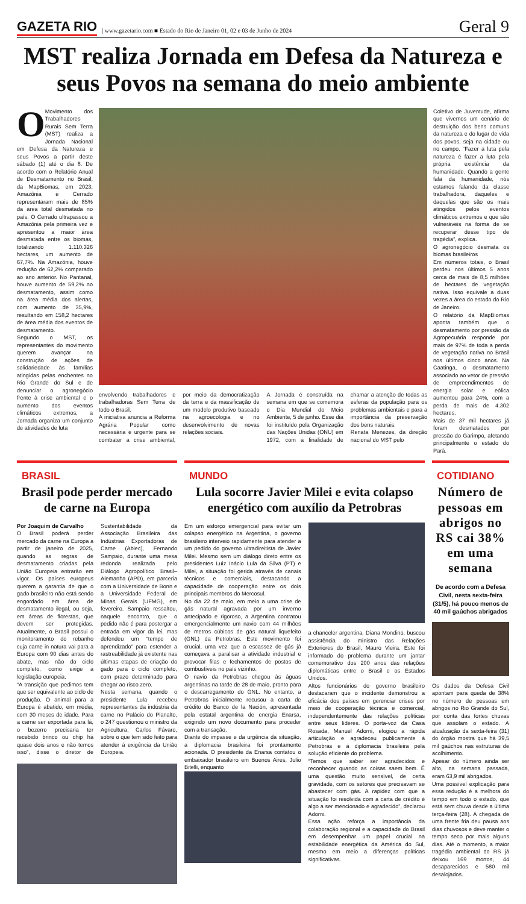GAZETA RIO | www.gazetario.com ■ Estado do Rio de Janeiro 01, 02 e 03 de Junho de 2024 Geral 9
MST realiza Jornada em Defesa da Natureza e seus Povos na semana do meio ambiente
O Movimento dos Trabalhadores Rurais Sem Terra (MST) realiza a Jornada Nacional em Defesa da Natureza e seus Povos a partir deste sábado (1) até o dia 8. De acordo com o Relatório Anual de Desmatamento no Brasil, da MapBiomas, em 2023, Amazônia e Cerrado representaram mais de 85% da área total desmatada no país. O Cerrado ultrapassou a Amazônia pela primeira vez e apresentou a maior área desmatada entre os biomas, totalizando 1.110.326 hectares, um aumento de 67,7%. Na Amazônia, houve redução de 62,2% comparado ao ano anterior. No Pantanal, houve aumento de 59,2% no desmatamento, assim como na área média dos alertas, com aumento de 35,9%, resultando em 158,2 hectares de área média dos eventos de desmatamento.
Segundo o MST, os representantes do movimento querem avançar na construção de ações de solidariedade às famílias atingidas pelas enchentes no Rio Grande do Sul e de denunciar o agronegócio frente à crise ambiental e o aumento dos eventos climáticos extremos, a Jornada organiza um conjunto de atividades de luta
envolvendo trabalhadores e trabalhadoras Sem Terra de todo o Brasil.
A iniciativa anuncia a Reforma Agrária Popular como necessária e urgente para se combater a crise ambiental, por meio da democratização da terra e da massificação de um modelo produtivo baseado na agroecologia e no desenvolvimento de novas relações sociais.
A Jornada é construída na semana em que se comemora o Dia Mundial do Meio Ambiente, 5 de junho. Esse dia foi instituído pela Organização das Nações Unidas (ONU) em 1972, com a finalidade de chamar a atenção de todas as esferas da população para os problemas ambientais e para a importância da preservação dos bens naturais.
Renata Menezes, da direção nacional do MST pelo
Coletivo de Juventude, afirma que vivemos um cenário de destruição dos bens comuns da natureza e do lugar de vida dos povos, seja na cidade ou no campo. “Fazer a luta pela natureza é fazer a luta pela própria existência da humanidade. Quando a gente fala da humanidade, nós estamos falando da classe trabalhadora, daqueles e daquelas que são os mais atingidos pelos eventos climáticos extremos e que são vulneráveis na forma de se recuperar desse tipo de tragédia”, explica.
O agronegócio desmata os biomas brasileiros
Em números totais, o Brasil perdeu nos últimos 5 anos cerca de mais de 8,5 milhões de hectares de vegetação nativa. Isso equivale a duas vezes a área do estado do Rio de Janeiro.
O relatório da MapBiomas aponta também que o desmatamento por pressão da Agropecuária responde por mais de 97% de toda a perda de vegetação nativa no Brasil nos últimos cinco anos. Na Caatinga, o desmatamento associado ao vetor de pressão de empreendimentos de energia solar e eólica aumentou para 24%, com a perda de mais de 4.302 hectares.
Mais de 37 mil hectares já foram desmatados por pressão do Garimpo, afetando principalmente o estado do Pará.
BRASIL
Brasil pode perder mercado de carne na Europa
Por Joaquim de Carvalho
O Brasil poderá perder mercado da carne na Europa a partir de janeiro de 2025, quando as regras de desmatamento criadas pela União Europeia entrarão em vigor. Os países europeus querem a garantia de que o gado brasileiro não está sendo engordado em área de desmatamento ilegal, ou seja, em áreas de florestas, que devem ser protegidas. Atualmente, o Brasil possui o monitoramento do rebanho cuja carne in natura vai para a Europa com 90 dias antes do abate, mas não do ciclo completo, como exige a legislação europeia.
“A transição que pedimos tem que ser equivalente ao ciclo de produção. O animal para a Europa é abatido, em média, com 30 meses de idade. Para a carne ser exportada para lá, o bezerro precisaria ter recebido brinco ou chip há quase dois anos e não temos isso”, disse o diretor de Sustentabilidade da Associação Brasileira das Indústrias Exportadoras de Carne (Abiec), Fernando Sampaio, durante uma mesa redonda realizada pelo Diálogo Agropolítico Brasil– Alemanha (APD), em parceria com a Universidade de Bonn e a Universidade Federal de Minas Gerais (UFMG), em fevereiro. Sampaio ressaltou, naquele encontro, que o pedido não é para postergar a entrada em vigor da lei, mas defendeu um “tempo de aprendizado” para estender a rastreabilidade já existente nas últimas etapas de criação do gado para o ciclo completo, com prazo determinado para chegar ao risco zero.
Nesta semana, quando o presidente Lula recebeu representantes da indústria da carne no Palácio do Planalto, o 247 questionou o ministro da Agricultura, Carlos Fávaro, sobre o que tem sido feito para atender à exigência da União Europeia.
MUNDO
Lula socorre Javier Milei e evita colapso energético com auxílio da Petrobras
Em um esforço emergencial para evitar um colapso energético na Argentina, o governo brasileiro interveio rapidamente para atender a um pedido do governo ultradireitista de Javier Milei. Mesmo sem um diálogo direto entre os presidentes Luiz Inácio Lula da Silva (PT) e Milei, a situação foi gerida através de canais técnicos e comerciais, destacando a capacidade de cooperação entre os dois principais membros do Mercosul.
No dia 22 de maio, em meio a uma crise de gás natural agravada por um inverno antecipado e rigoroso, a Argentina contratou emergencialmente um navio com 44 milhões de metros cúbicos de gás natural liquefeito (GNL) da Petrobras. Este movimento foi crucial, uma vez que a escassez de gás já começava a paralisar a atividade industrial e provocar filas e fechamentos de postos de combustíveis no país vizinho.
O navio da Petrobras chegou às águas argentinas na tarde de 28 de maio, pronto para o descarregamento do GNL. No entanto, a Petrobras inicialmente recusou a carta de crédito do Banco de la Nación, apresentada pela estatal argentina de energia Enarsa, exigindo um novo documento para proceder com a transação.
Diante do impasse e da urgência da situação, a diplomacia brasileira foi prontamente acionada. O presidente da Enarsa contatou o embaixador brasileiro em Buenos Aires, Julio Bitelli, enquanto
a chanceler argentina, Diana Mondino, buscou assistência do ministro das Relações Exteriores do Brasil, Mauro Vieira. Este foi informado do problema durante um jantar comemorativo dos 200 anos das relações diplomáticas entre o Brasil e os Estados Unidos.
Altos funcionários do governo brasileiro destacaram que o incidente demonstrou a eficácia dos países em gerenciar crises por meio de cooperação técnica e comercial, independentemente das relações políticas entre seus líderes. O porta-voz da Casa Rosada, Manuel Adorni, elogiou a rápida articulação e agradeceu publicamente à Petrobras e à diplomacia brasileira pela solução eficiente do problema.
“Temos que saber ser agradecidos e reconhecer quando as coisas saem bem. É uma questão muito sensível, de certa gravidade, com os setores que precisavam se abastecer com gás. A rapidez com que a situação foi resolvida com a carta de crédito é algo a ser mencionado e agradecido”, declarou Adorni.
Essa ação reforça a importância da colaboração regional e a capacidade do Brasil em desempenhar um papel crucial na estabilidade energética da América do Sul, mesmo em meio a diferenças políticas significativas.
COTIDIANO
Número de pessoas em abrigos no RS cai 38% em uma semana
De acordo com a Defesa Civil, nesta sexta-feira (31/5), há pouco menos de 40 mil gaúchos abrigados
Os dados da Defesa Civil apontam para queda de 38% no número de pessoas em abrigos no Rio Grande do Sul, por conta das fortes chuvas que assolam o estado. A atualização da sexta-feira (31) do órgão mostra que há 39,5 mil gaúchos nas estruturas de acolhimento.
Apesar do número ainda ser alto, na semana passada, eram 63,9 mil abrigados.
Uma possível explicação para essa redução é a melhora do tempo em todo o estado, que está sem chuva desde a última terça-feira (28). A chegada de uma frente fria deu pausa aos dias chuvosos e deve manter o tempo seco por mais alguns dias. Até o momento, a maior tragédia ambiental do RS já deixou 169 mortos, 44 desaparecidos e 580 mil desalojados.